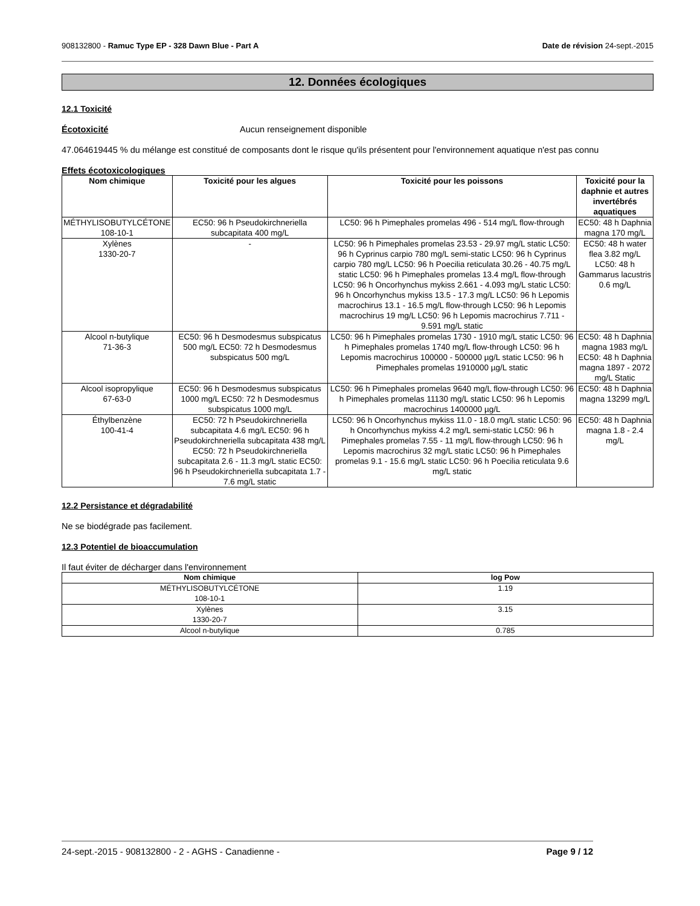908132800 - Ramuc Type EP - 328 Dawn Blue - Part A Date de révision 24-sept.-2015
12. Données écologiques
12.1 Toxicité
Écotoxicité Aucun renseignement disponible
47.064619445 % du mélange est constitué de composants dont le risque qu'ils présentent pour l'environnement aquatique n'est pas connu
Effets écotoxicologiques
| Nom chimique | Toxicité pour les algues | Toxicité pour les poissons | Toxicité pour la daphnie et autres invertébrés aquatiques |
| --- | --- | --- | --- |
| MÉTHYLISOBUTYLCÉTONE 108-10-1 | EC50: 96 h Pseudokirchneriella subcapitata 400 mg/L | LC50: 96 h Pimephales promelas 496 - 514 mg/L flow-through | EC50: 48 h Daphnia magna 170 mg/L |
| Xylènes 1330-20-7 | - | LC50: 96 h Pimephales promelas 23.53 - 29.97 mg/L static LC50: 96 h Cyprinus carpio 780 mg/L semi-static LC50: 96 h Cyprinus carpio 780 mg/L LC50: 96 h Poecilia reticulata 30.26 - 40.75 mg/L static LC50: 96 h Pimephales promelas 13.4 mg/L flow-through LC50: 96 h Oncorhynchus mykiss 2.661 - 4.093 mg/L static LC50: 96 h Oncorhynchus mykiss 13.5 - 17.3 mg/L LC50: 96 h Lepomis macrochirus 13.1 - 16.5 mg/L flow-through LC50: 96 h Lepomis macrochirus 19 mg/L LC50: 96 h Lepomis macrochirus 7.711 - 9.591 mg/L static | EC50: 48 h water flea 3.82 mg/L LC50: 48 h Gammarus lacustris 0.6 mg/L |
| Alcool n-butylique 71-36-3 | EC50: 96 h Desmodesmus subspicatus 500 mg/L EC50: 72 h Desmodesmus subspicatus 500 mg/L | LC50: 96 h Pimephales promelas 1730 - 1910 mg/L static LC50: 96 h Pimephales promelas 1740 mg/L flow-through LC50: 96 h Lepomis macrochirus 100000 - 500000 µg/L static LC50: 96 h Pimephales promelas 1910000 µg/L static | EC50: 48 h Daphnia magna 1983 mg/L EC50: 48 h Daphnia magna 1897 - 2072 mg/L Static |
| Alcool isopropylique 67-63-0 | EC50: 96 h Desmodesmus subspicatus 1000 mg/L EC50: 72 h Desmodesmus subspicatus 1000 mg/L | LC50: 96 h Pimephales promelas 9640 mg/L flow-through LC50: 96 h Pimephales promelas 11130 mg/L static LC50: 96 h Lepomis macrochirus 1400000 µg/L | EC50: 48 h Daphnia magna 13299 mg/L |
| Éthylbenzène 100-41-4 | EC50: 72 h Pseudokirchneriella subcapitata 4.6 mg/L EC50: 96 h Pseudokirchneriella subcapitata 438 mg/L EC50: 72 h Pseudokirchneriella subcapitata 2.6 - 11.3 mg/L static EC50: 96 h Pseudokirchneriella subcapitata 1.7 - 7.6 mg/L static | LC50: 96 h Oncorhynchus mykiss 11.0 - 18.0 mg/L static LC50: 96 h Oncorhynchus mykiss 4.2 mg/L semi-static LC50: 96 h Pimephales promelas 7.55 - 11 mg/L flow-through LC50: 96 h Lepomis macrochirus 32 mg/L static LC50: 96 h Pimephales promelas 9.1 - 15.6 mg/L static LC50: 96 h Poecilia reticulata 9.6 mg/L static | EC50: 48 h Daphnia magna 1.8 - 2.4 mg/L |
12.2 Persistance et dégradabilité
Ne se biodégrade pas facilement.
12.3 Potentiel de bioaccumulation
Il faut éviter de décharger dans l'environnement
| Nom chimique | log Pow |
| --- | --- |
| MÉTHYLISOBUTYLCÉTONE 108-10-1 | 1.19 |
| Xylènes 1330-20-7 | 3.15 |
| Alcool n-butylique | 0.785 |
24-sept.-2015 - 908132800 - 2 - AGHS - Canadienne - Page 9 / 12